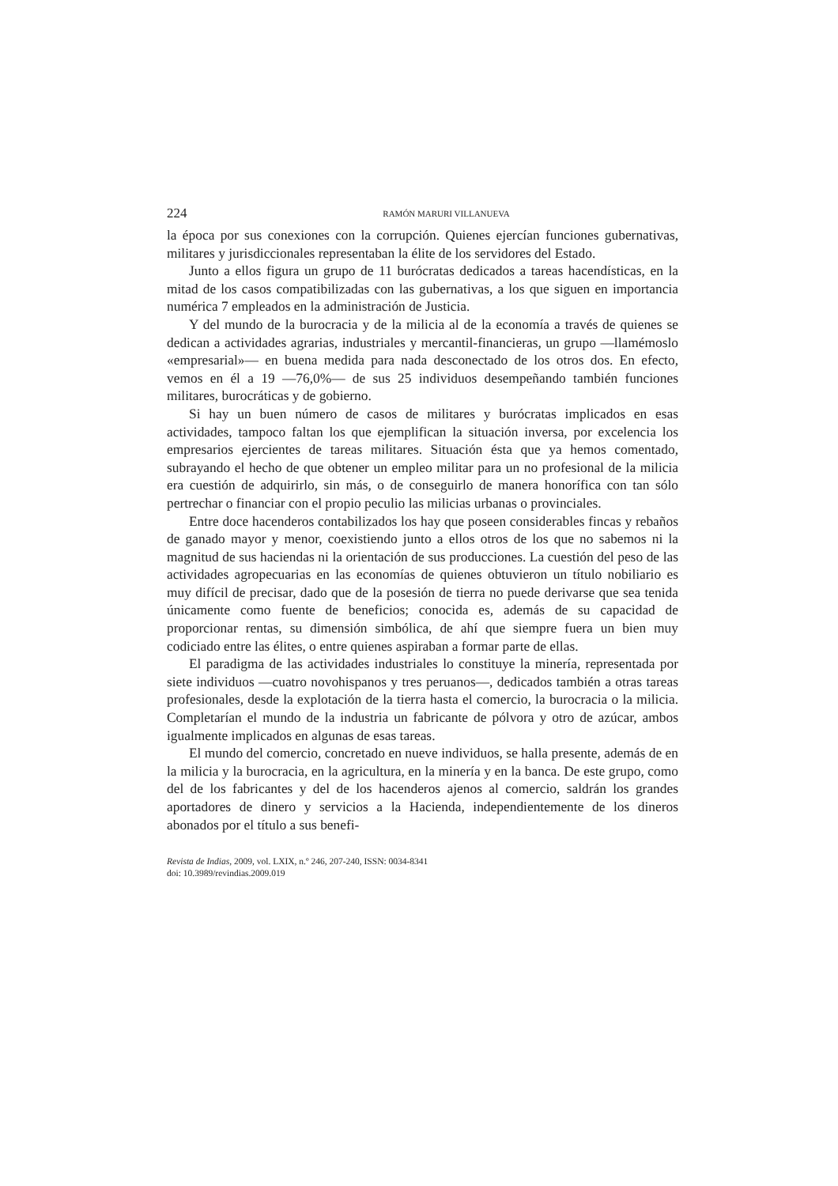224 RAMÓN MARURI VILLANUEVA
la época por sus conexiones con la corrupción. Quienes ejercían funciones gubernativas, militares y jurisdiccionales representaban la élite de los servidores del Estado.
Junto a ellos figura un grupo de 11 burócratas dedicados a tareas hacendísticas, en la mitad de los casos compatibilizadas con las gubernativas, a los que siguen en importancia numérica 7 empleados en la administración de Justicia.
Y del mundo de la burocracia y de la milicia al de la economía a través de quienes se dedican a actividades agrarias, industriales y mercantil-financieras, un grupo —llamémoslo «empresarial»— en buena medida para nada desconectado de los otros dos. En efecto, vemos en él a 19 —76,0%— de sus 25 individuos desempeñando también funciones militares, burocráticas y de gobierno.
Si hay un buen número de casos de militares y burócratas implicados en esas actividades, tampoco faltan los que ejemplifican la situación inversa, por excelencia los empresarios ejercientes de tareas militares. Situación ésta que ya hemos comentado, subrayando el hecho de que obtener un empleo militar para un no profesional de la milicia era cuestión de adquirirlo, sin más, o de conseguirlo de manera honorífica con tan sólo pertrechar o financiar con el propio peculio las milicias urbanas o provinciales.
Entre doce hacenderos contabilizados los hay que poseen considerables fincas y rebaños de ganado mayor y menor, coexistiendo junto a ellos otros de los que no sabemos ni la magnitud de sus haciendas ni la orientación de sus producciones. La cuestión del peso de las actividades agropecuarias en las economías de quienes obtuvieron un título nobiliario es muy difícil de precisar, dado que de la posesión de tierra no puede derivarse que sea tenida únicamente como fuente de beneficios; conocida es, además de su capacidad de proporcionar rentas, su dimensión simbólica, de ahí que siempre fuera un bien muy codiciado entre las élites, o entre quienes aspiraban a formar parte de ellas.
El paradigma de las actividades industriales lo constituye la minería, representada por siete individuos —cuatro novohispanos y tres peruanos—, dedicados también a otras tareas profesionales, desde la explotación de la tierra hasta el comercio, la burocracia o la milicia. Completarían el mundo de la industria un fabricante de pólvora y otro de azúcar, ambos igualmente implicados en algunas de esas tareas.
El mundo del comercio, concretado en nueve individuos, se halla presente, además de en la milicia y la burocracia, en la agricultura, en la minería y en la banca. De este grupo, como del de los fabricantes y del de los hacenderos ajenos al comercio, saldrán los grandes aportadores de dinero y servicios a la Hacienda, independientemente de los dineros abonados por el título a sus benefi-
Revista de Indias, 2009, vol. LXIX, n.º 246, 207-240, ISSN: 0034-8341
doi: 10.3989/revindias.2009.019